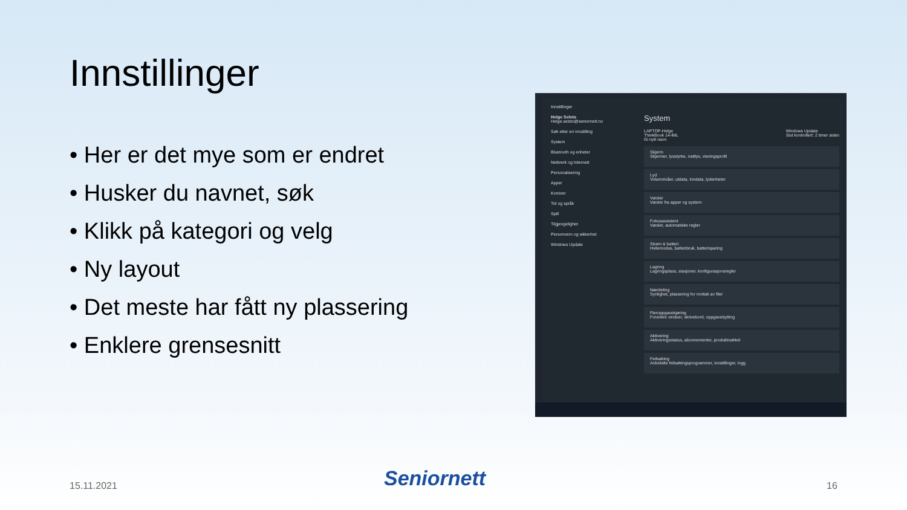Innstillinger
• Her er det mye som er endret
• Husker du navnet, søk
• Klikk på kategori og velg
• Ny layout
• Det meste har fått ny plassering
• Enklere grensesnitt
Innstillinger
Helge Selsto
Helge.selsto@seniornett.no
Søk etter en innstilling
System
Bluetooth og enheter
Nettverk og Internett
Personalisering
Apper
Kontoer
Tid og språk
Spill
Tilgjengelighet
Personvern og sikkerhet
Windows Update
System
LAPTOP-Helge
ThinkBook 14-IML
Gi nytt navn Windows Update
Sist kontrollert: 2 timer siden
Skjerm
Skjermer, lysstyrke, nattlys, visningsprofil
Lyd
Volumnivåer, utdata, inndata, lydenheter
Varsler
Varsler fra apper og system
Fokusassistent
Varsler, automatiske regler
Strøm & batteri
Hvilemodus, batteribruk, batterisparing
Lagring
Lagringsplass, stasjoner, konfigurasjonsregler
Nærdeling
Synlighet, plassering for mottak av filer
Fleroppgavekjøring
Forankre vinduer, skrivebord, oppgavebytting
Aktivering
Aktiveringsstatus, abonnementer, produktnøkkel
Feilsøking
Anbefalte feilsøkingsprogrammer, innstillinger, logg
15.11.2021 Seniornett 16